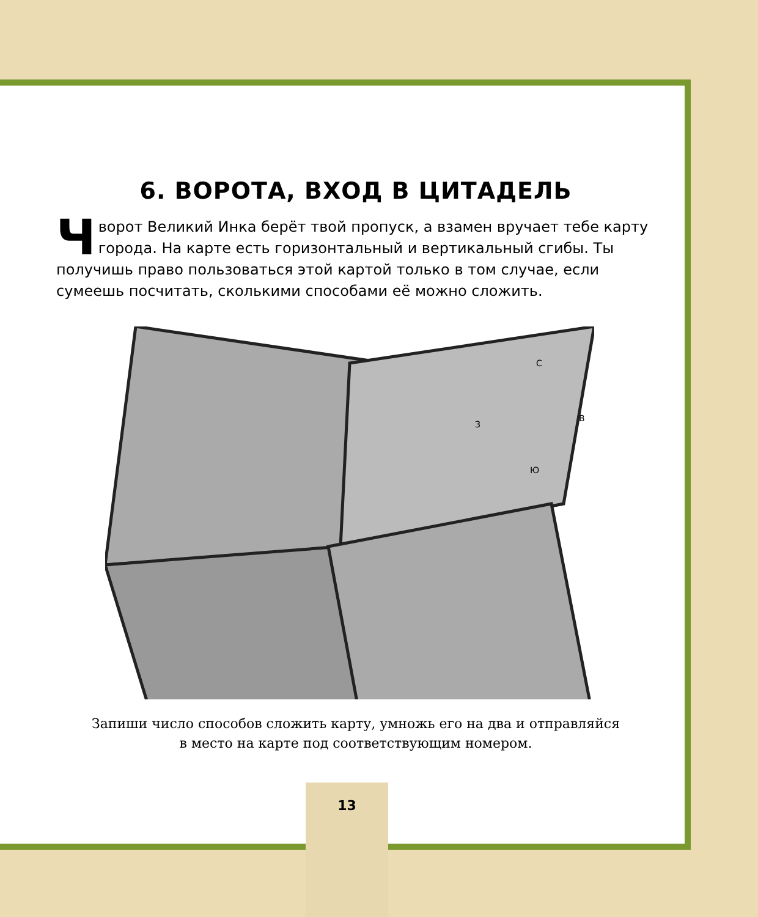6. ВОРОТА, ВХОД В ЦИТАДЕЛЬ
Чворот Великий Инка берёт твой пропуск, а взамен вручает тебе карту города. На карте есть горизонтальный и вертикальный сгибы. Ты получишь право пользоваться этой картой только в том случае, если сумеешь посчитать, сколькими способами её можно сложить.
С
З
В
Ю
Запиши число способов сложить карту, умножь его на два и отправляйся
в место на карте под соответствующим номером.
13